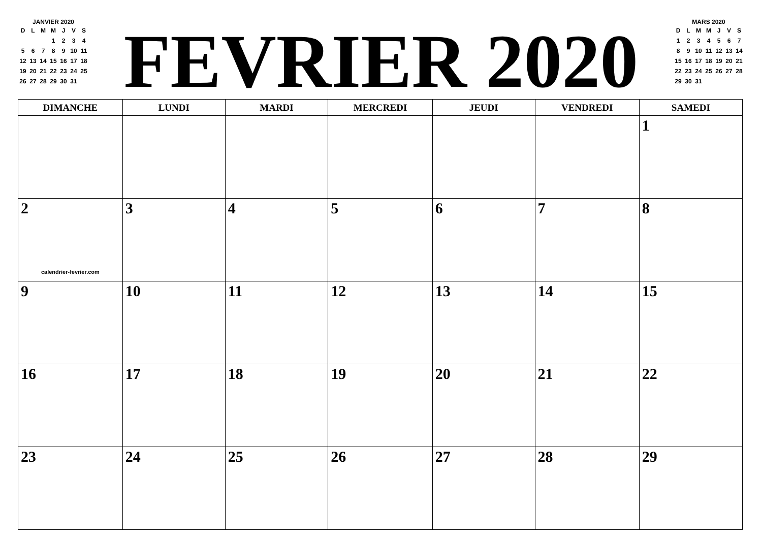JANVIER 2020
| D | L | M | M | J | V | S |
| --- | --- | --- | --- | --- | --- | --- |
| | | | 1 | 2 | 3 | 4 |
| 5 | 6 | 7 | 8 | 9 | 10 | 11 |
| 12 | 13 | 14 | 15 | 16 | 17 | 18 |
| 19 | 20 | 21 | 22 | 23 | 24 | 25 |
| 26 | 27 | 28 | 29 | 30 | 31 | |
FEVRIER 2020
MARS 2020
| D | L | M | M | J | V | S |
| --- | --- | --- | --- | --- | --- | --- |
| 1 | 2 | 3 | 4 | 5 | 6 | 7 |
| 8 | 9 | 10 | 11 | 12 | 13 | 14 |
| 15 | 16 | 17 | 18 | 19 | 20 | 21 |
| 22 | 23 | 24 | 25 | 26 | 27 | 28 |
| 29 | 30 | 31 | | | | |
| DIMANCHE | LUNDI | MARDI | MERCREDI | JEUDI | VENDREDI | SAMEDI |
| --- | --- | --- | --- | --- | --- | --- |
| | | | | | | 1 |
| 2 calendrier-fevrier.com | 3 | 4 | 5 | 6 | 7 | 8 |
| 9 | 10 | 11 | 12 | 13 | 14 | 15 |
| 16 | 17 | 18 | 19 | 20 | 21 | 22 |
| 23 | 24 | 25 | 26 | 27 | 28 | 29 |